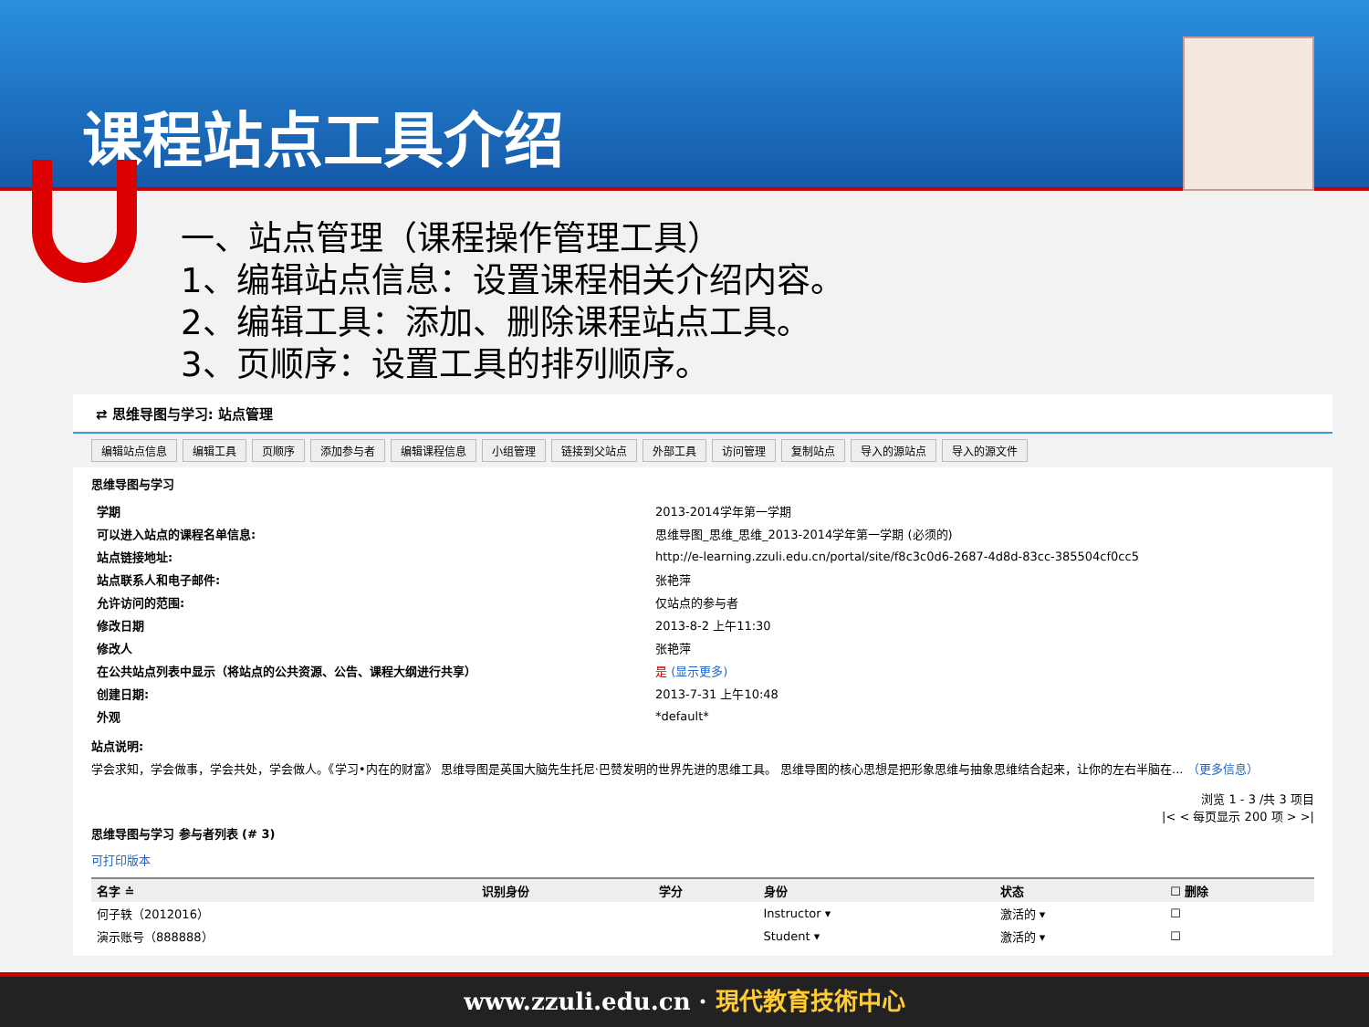课程站点工具介绍
一、站点管理（课程操作管理工具）
1、编辑站点信息：设置课程相关介绍内容。
2、编辑工具：添加、删除课程站点工具。
3、页顺序：设置工具的排列顺序。
⇄ 思维导图与学习: 站点管理
编辑站点信息 编辑工具 页顺序 添加参与者 编辑课程信息 小组管理 链接到父站点 外部工具 访问管理 复制站点 导入的源站点 导入的源文件
思维导图与学习
| 学期 | 2013-2014学年第一学期 |
| 可以进入站点的课程名单信息: | 思维导图_思维_思维_2013-2014学年第一学期 (必须的) |
| 站点链接地址: | http://e-learning.zzuli.edu.cn/portal/site/f8c3c0d6-2687-4d8d-83cc-385504cf0cc5 |
| 站点联系人和电子邮件: | 张艳萍 |
| 允许访问的范围: | 仅站点的参与者 |
| 修改日期 | 2013-8-2 上午11:30 |
| 修改人 | 张艳萍 |
| 在公共站点列表中显示（将站点的公共资源、公告、课程大纲进行共享） | 是 (显示更多) |
| 创建日期: | 2013-7-31 上午10:48 |
| 外观 | *default* |
站点说明:
学会求知，学会做事，学会共处，学会做人。《学习•内在的财富》 思维导图是英国大脑先生托尼·巴赞发明的世界先进的思维工具。 思维导图的核心思想是把形象思维与抽象思维结合起来，让你的左右半脑在... （更多信息）
浏览 1 - 3 /共 3 项目
|< < 每页显示 200 项 > >|
思维导图与学习 参与者列表 (# 3)
可打印版本
| 名字 ≐ | 识别身份 | 学分 | 身份 | 状态 | ☐ 删除 |
| --- | --- | --- | --- | --- | --- |
| 何子轶（2012016） | | | Instructor ▾ | 激活的 ▾ | ☐ |
| 演示账号（888888） | | | Student ▾ | 激活的 ▾ | ☐ |
www.zzuli.edu.cn · 現代教育技術中心